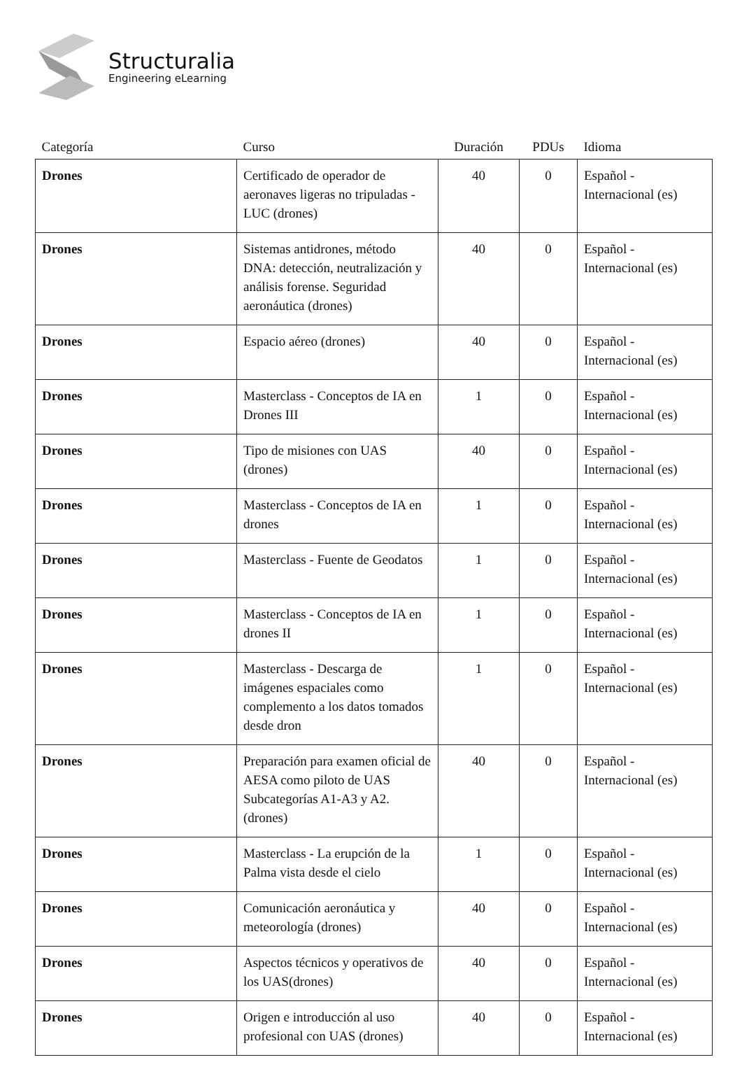Structuralia
Engineering eLearning
| Categoría | Curso | Duración | PDUs | Idioma |
| --- | --- | --- | --- | --- |
| Drones | Certificado de operador de aeronaves ligeras no tripuladas - LUC (drones) | 40 | 0 | Español - Internacional (es) |
| Drones | Sistemas antidrones, método DNA: detección, neutralización y análisis forense. Seguridad aeronáutica (drones) | 40 | 0 | Español - Internacional (es) |
| Drones | Espacio aéreo (drones) | 40 | 0 | Español - Internacional (es) |
| Drones | Masterclass - Conceptos de IA en Drones III | 1 | 0 | Español - Internacional (es) |
| Drones | Tipo de misiones con UAS (drones) | 40 | 0 | Español - Internacional (es) |
| Drones | Masterclass - Conceptos de IA en drones | 1 | 0 | Español - Internacional (es) |
| Drones | Masterclass - Fuente de Geodatos | 1 | 0 | Español - Internacional (es) |
| Drones | Masterclass - Conceptos de IA en drones II | 1 | 0 | Español - Internacional (es) |
| Drones | Masterclass - Descarga de imágenes espaciales como complemento a los datos tomados desde dron | 1 | 0 | Español - Internacional (es) |
| Drones | Preparación para examen oficial de AESA como piloto de UAS Subcategorías A1-A3 y A2. (drones) | 40 | 0 | Español - Internacional (es) |
| Drones | Masterclass - La erupción de la Palma vista desde el cielo | 1 | 0 | Español - Internacional (es) |
| Drones | Comunicación aeronáutica y meteorología (drones) | 40 | 0 | Español - Internacional (es) |
| Drones | Aspectos técnicos y operativos de los UAS(drones) | 40 | 0 | Español - Internacional (es) |
| Drones | Origen e introducción al uso profesional con UAS (drones) | 40 | 0 | Español - Internacional (es) |